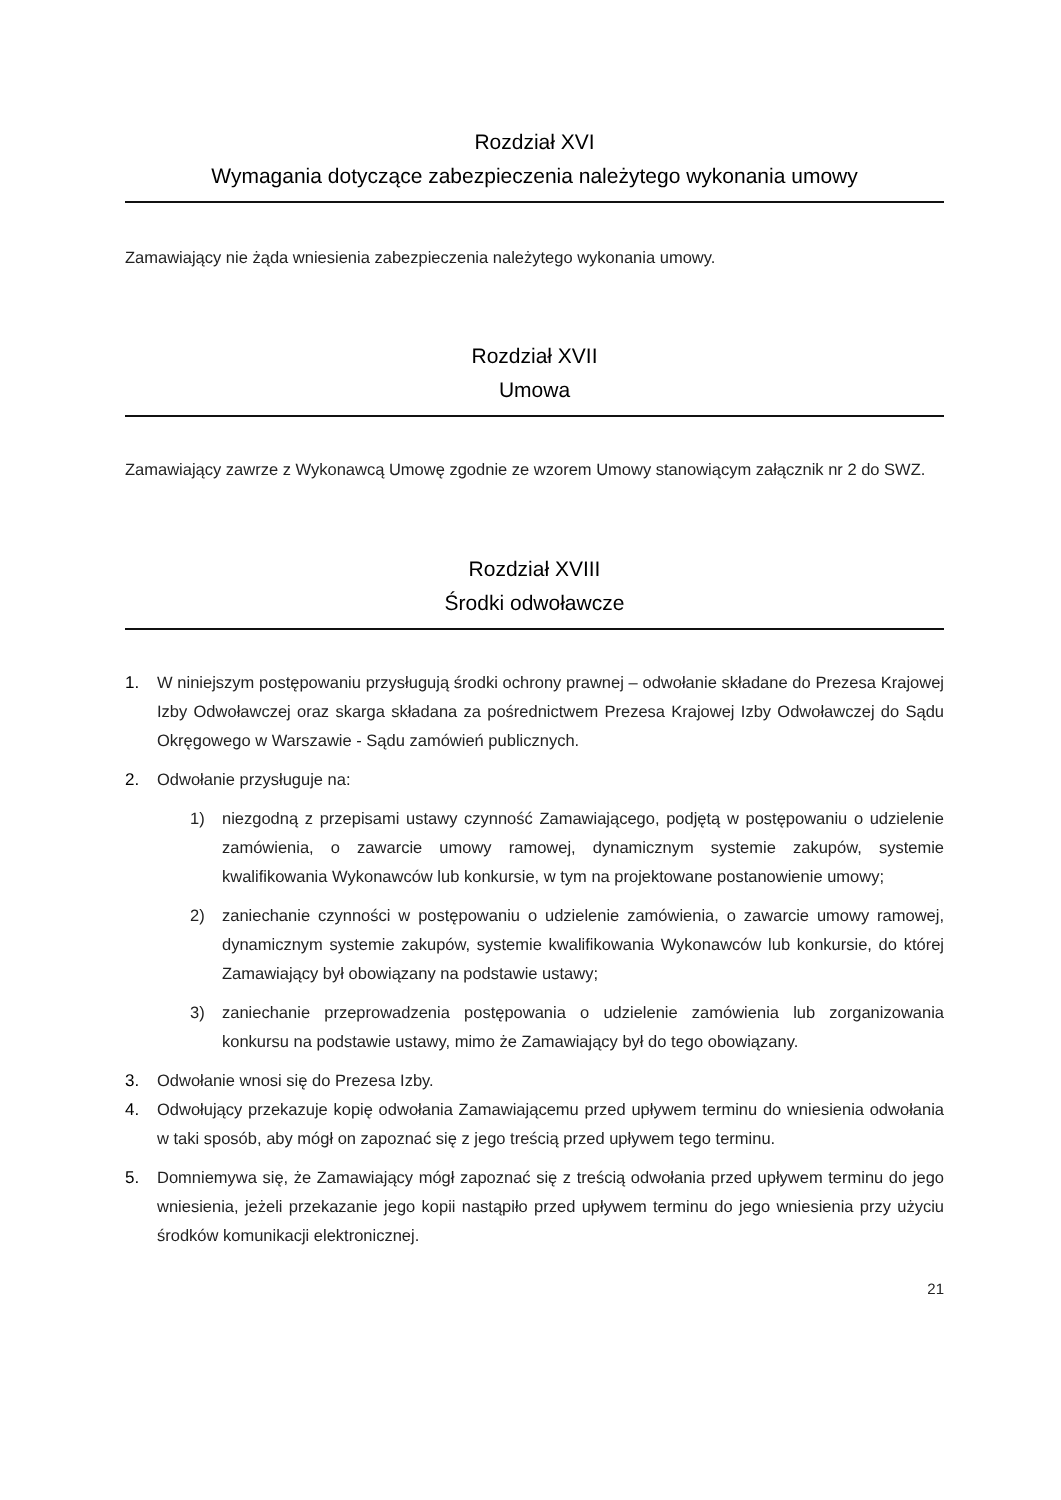Rozdział XVI
Wymagania dotyczące zabezpieczenia należytego wykonania umowy
Zamawiający nie żąda wniesienia zabezpieczenia należytego wykonania umowy.
Rozdział XVII
Umowa
Zamawiający zawrze z Wykonawcą Umowę zgodnie ze wzorem Umowy stanowiącym załącznik nr 2 do SWZ.
Rozdział XVIII
Środki odwoławcze
1. W niniejszym postępowaniu przysługują środki ochrony prawnej – odwołanie składane do Prezesa Krajowej Izby Odwoławczej oraz skarga składana za pośrednictwem Prezesa Krajowej Izby Odwoławczej do Sądu Okręgowego w Warszawie - Sądu zamówień publicznych.
2. Odwołanie przysługuje na:
1) niezgodną z przepisami ustawy czynność Zamawiającego, podjętą w postępowaniu o udzielenie zamówienia, o zawarcie umowy ramowej, dynamicznym systemie zakupów, systemie kwalifikowania Wykonawców lub konkursie, w tym na projektowane postanowienie umowy;
2) zaniechanie czynności w postępowaniu o udzielenie zamówienia, o zawarcie umowy ramowej, dynamicznym systemie zakupów, systemie kwalifikowania Wykonawców lub konkursie, do której Zamawiający był obowiązany na podstawie ustawy;
3) zaniechanie przeprowadzenia postępowania o udzielenie zamówienia lub zorganizowania konkursu na podstawie ustawy, mimo że Zamawiający był do tego obowiązany.
3. Odwołanie wnosi się do Prezesa Izby.
4. Odwołujący przekazuje kopię odwołania Zamawiającemu przed upływem terminu do wniesienia odwołania w taki sposób, aby mógł on zapoznać się z jego treścią przed upływem tego terminu.
5. Domniemywa się, że Zamawiający mógł zapoznać się z treścią odwołania przed upływem terminu do jego wniesienia, jeżeli przekazanie jego kopii nastąpiło przed upływem terminu do jego wniesienia przy użyciu środków komunikacji elektronicznej.
21